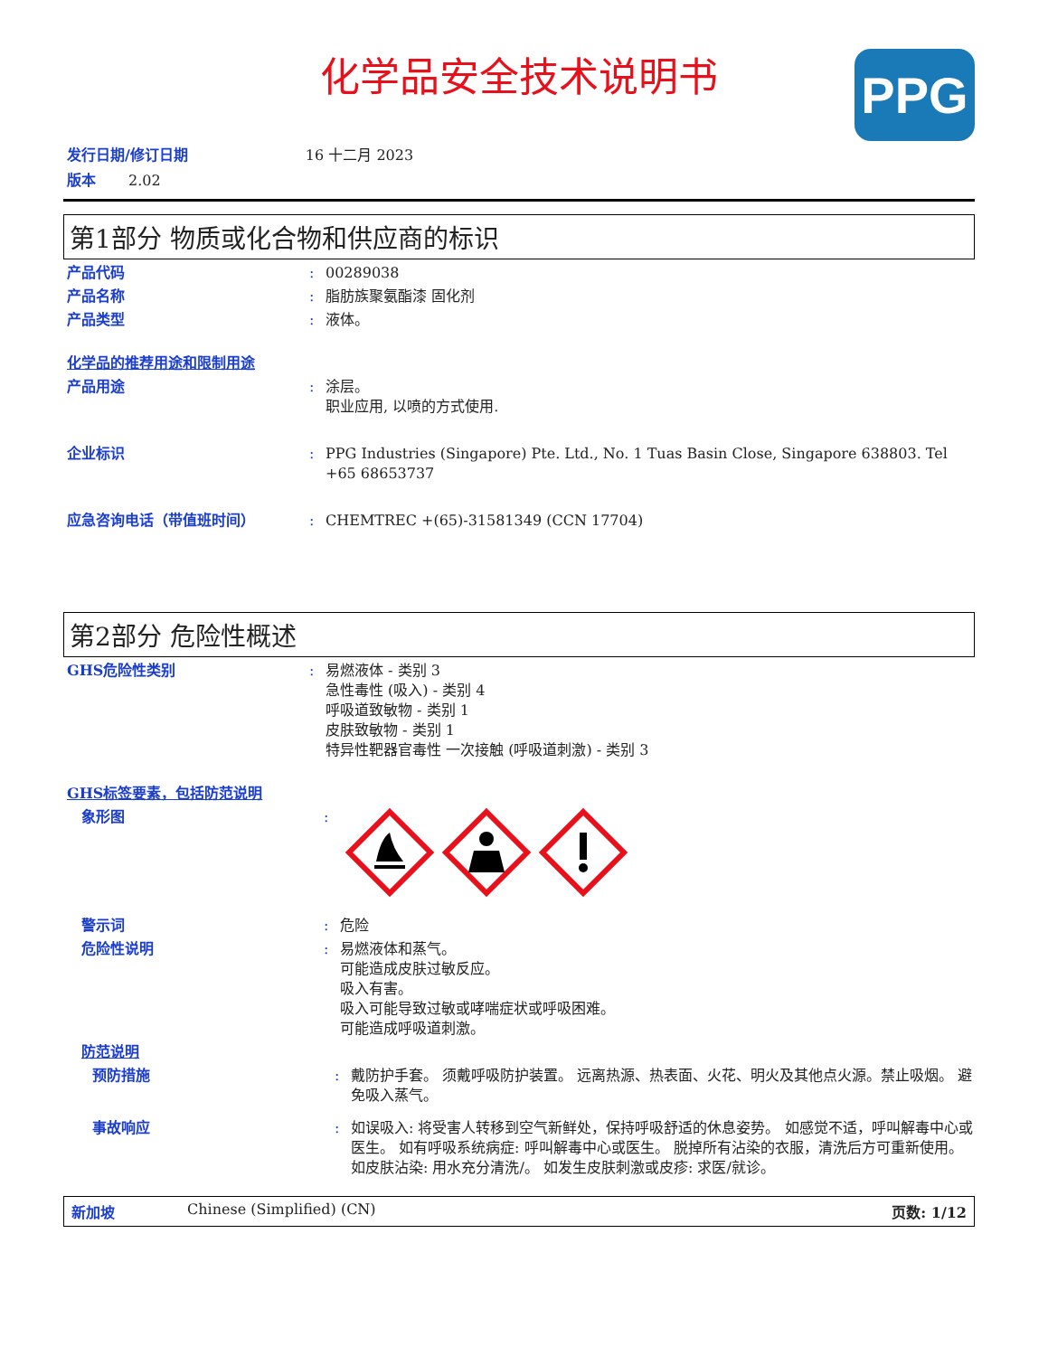化学品安全技术说明书
PPG
发行日期/修订日期 16 十二月 2023
版本 2.02
第1部分 物质或化合物和供应商的标识
产品代码 : 00289038
产品名称 : 脂肪族聚氨酯漆 固化剂
产品类型 : 液体。
化学品的推荐用途和限制用途
产品用途 : 涂层。
职业应用, 以喷的方式使用.
企业标识 : PPG Industries (Singapore) Pte. Ltd., No. 1 Tuas Basin Close, Singapore 638803. Tel +65 68653737
应急咨询电话（带值班时间） : CHEMTREC +(65)-31581349 (CCN 17704)
第2部分 危险性概述
GHS危险性类别 : 易燃液体 - 类别 3
急性毒性 (吸入) - 类别 4
呼吸道致敏物 - 类别 1
皮肤致敏物 - 类别 1
特异性靶器官毒性 一次接触 (呼吸道刺激) - 类别 3
GHS标签要素，包括防范说明
象形图 :
警示词 : 危险
危险性说明 : 易燃液体和蒸气。
可能造成皮肤过敏反应。
吸入有害。
吸入可能导致过敏或哮喘症状或呼吸困难。
可能造成呼吸道刺激。
防范说明
预防措施 : 戴防护手套。 须戴呼吸防护装置。 远离热源、热表面、火花、明火及其他点火源。禁止吸烟。 避免吸入蒸气。
事故响应 : 如误吸入: 将受害人转移到空气新鲜处，保持呼吸舒适的休息姿势。 如感觉不适，呼叫解毒中心或医生。 如有呼吸系统病症: 呼叫解毒中心或医生。 脱掉所有沾染的衣服，清洗后方可重新使用。 如皮肤沾染: 用水充分清洗/。 如发生皮肤刺激或皮疹: 求医/就诊。
新加坡 Chinese (Simplified) (CN) 页数: 1/12